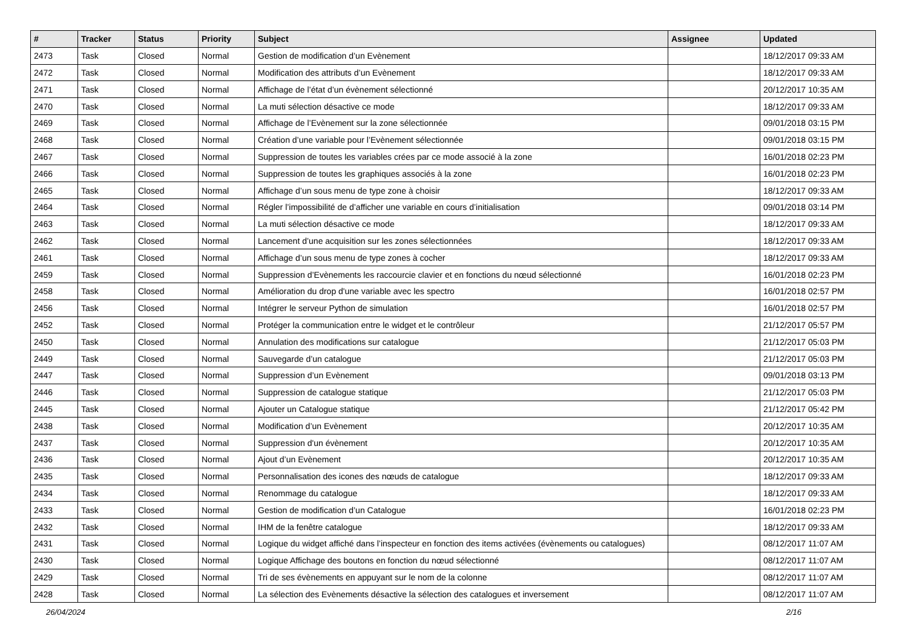| # | Tracker | Status | Priority | Subject | Assignee | Updated |
| --- | --- | --- | --- | --- | --- | --- |
| 2473 | Task | Closed | Normal | Gestion de modification d’un Evènement | | 18/12/2017 09:33 AM |
| 2472 | Task | Closed | Normal | Modification des attributs d’un Evènement | | 18/12/2017 09:33 AM |
| 2471 | Task | Closed | Normal | Affichage de l’état d’un évènement sélectionné | | 20/12/2017 10:35 AM |
| 2470 | Task | Closed | Normal | La muti sélection désactive ce mode | | 18/12/2017 09:33 AM |
| 2469 | Task | Closed | Normal | Affichage de l’Evènement sur la zone sélectionnée | | 09/01/2018 03:15 PM |
| 2468 | Task | Closed | Normal | Création d’une variable pour l’Evènement sélectionnée | | 09/01/2018 03:15 PM |
| 2467 | Task | Closed | Normal | Suppression de toutes les variables crées par ce mode associé à la zone | | 16/01/2018 02:23 PM |
| 2466 | Task | Closed | Normal | Suppression de toutes les graphiques associés à la zone | | 16/01/2018 02:23 PM |
| 2465 | Task | Closed | Normal | Affichage d’un sous menu de type zone à choisir | | 18/12/2017 09:33 AM |
| 2464 | Task | Closed | Normal | Régler l’impossibilité de d’afficher une variable en cours d’initialisation | | 09/01/2018 03:14 PM |
| 2463 | Task | Closed | Normal | La muti sélection désactive ce mode | | 18/12/2017 09:33 AM |
| 2462 | Task | Closed | Normal | Lancement d’une acquisition sur les zones sélectionnées | | 18/12/2017 09:33 AM |
| 2461 | Task | Closed | Normal | Affichage d’un sous menu de type zones à cocher | | 18/12/2017 09:33 AM |
| 2459 | Task | Closed | Normal | Suppression d’Evènements les raccourcie clavier et en fonctions du nœud sélectionné | | 16/01/2018 02:23 PM |
| 2458 | Task | Closed | Normal | Amélioration du drop d'une variable avec les spectro | | 16/01/2018 02:57 PM |
| 2456 | Task | Closed | Normal | Intégrer le serveur Python de simulation | | 16/01/2018 02:57 PM |
| 2452 | Task | Closed | Normal | Protéger la communication entre le widget et le contrôleur | | 21/12/2017 05:57 PM |
| 2450 | Task | Closed | Normal | Annulation des modifications sur catalogue | | 21/12/2017 05:03 PM |
| 2449 | Task | Closed | Normal | Sauvegarde d’un catalogue | | 21/12/2017 05:03 PM |
| 2447 | Task | Closed | Normal | Suppression d’un Evènement | | 09/01/2018 03:13 PM |
| 2446 | Task | Closed | Normal | Suppression de catalogue statique | | 21/12/2017 05:03 PM |
| 2445 | Task | Closed | Normal | Ajouter un Catalogue statique | | 21/12/2017 05:42 PM |
| 2438 | Task | Closed | Normal | Modification d’un Evènement | | 20/12/2017 10:35 AM |
| 2437 | Task | Closed | Normal | Suppression d'un évènement | | 20/12/2017 10:35 AM |
| 2436 | Task | Closed | Normal | Ajout d’un Evènement | | 20/12/2017 10:35 AM |
| 2435 | Task | Closed | Normal | Personnalisation des icones des nœuds de catalogue | | 18/12/2017 09:33 AM |
| 2434 | Task | Closed | Normal | Renommage du catalogue | | 18/12/2017 09:33 AM |
| 2433 | Task | Closed | Normal | Gestion de modification d’un Catalogue | | 16/01/2018 02:23 PM |
| 2432 | Task | Closed | Normal | IHM de la fenêtre catalogue | | 18/12/2017 09:33 AM |
| 2431 | Task | Closed | Normal | Logique du widget affiché dans l’inspecteur en fonction des items activées (évènements ou catalogues) | | 08/12/2017 11:07 AM |
| 2430 | Task | Closed | Normal | Logique Affichage des boutons en fonction du nœud sélectionné | | 08/12/2017 11:07 AM |
| 2429 | Task | Closed | Normal | Tri de ses évènements en appuyant sur le nom de la colonne | | 08/12/2017 11:07 AM |
| 2428 | Task | Closed | Normal | La sélection des Evènements désactive la sélection des catalogues et inversement | | 08/12/2017 11:07 AM |
26/04/2024 2/16